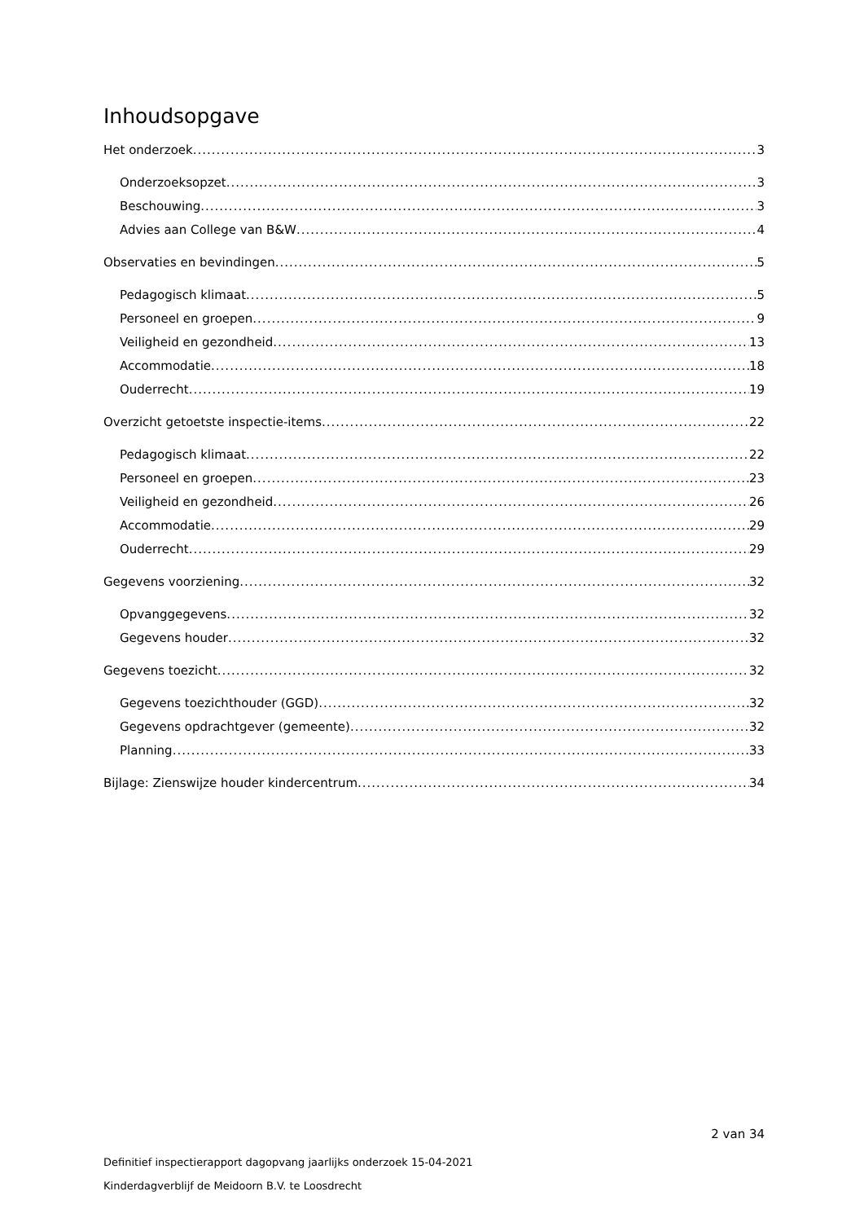Inhoudsopgave
Het onderzoek 3
Onderzoeksopzet 3
Beschouwing 3
Advies aan College van B&W 4
Observaties en bevindingen 5
Pedagogisch klimaat 5
Personeel en groepen 9
Veiligheid en gezondheid 13
Accommodatie 18
Ouderrecht 19
Overzicht getoetste inspectie-items 22
Pedagogisch klimaat 22
Personeel en groepen 23
Veiligheid en gezondheid 26
Accommodatie 29
Ouderrecht 29
Gegevens voorziening 32
Opvanggegevens 32
Gegevens houder 32
Gegevens toezicht 32
Gegevens toezichthouder (GGD) 32
Gegevens opdrachtgever (gemeente) 32
Planning 33
Bijlage: Zienswijze houder kindercentrum 34
2 van 34
Definitief inspectierapport dagopvang jaarlijks onderzoek 15-04-2021
Kinderdagverblijf de Meidoorn B.V. te Loosdrecht